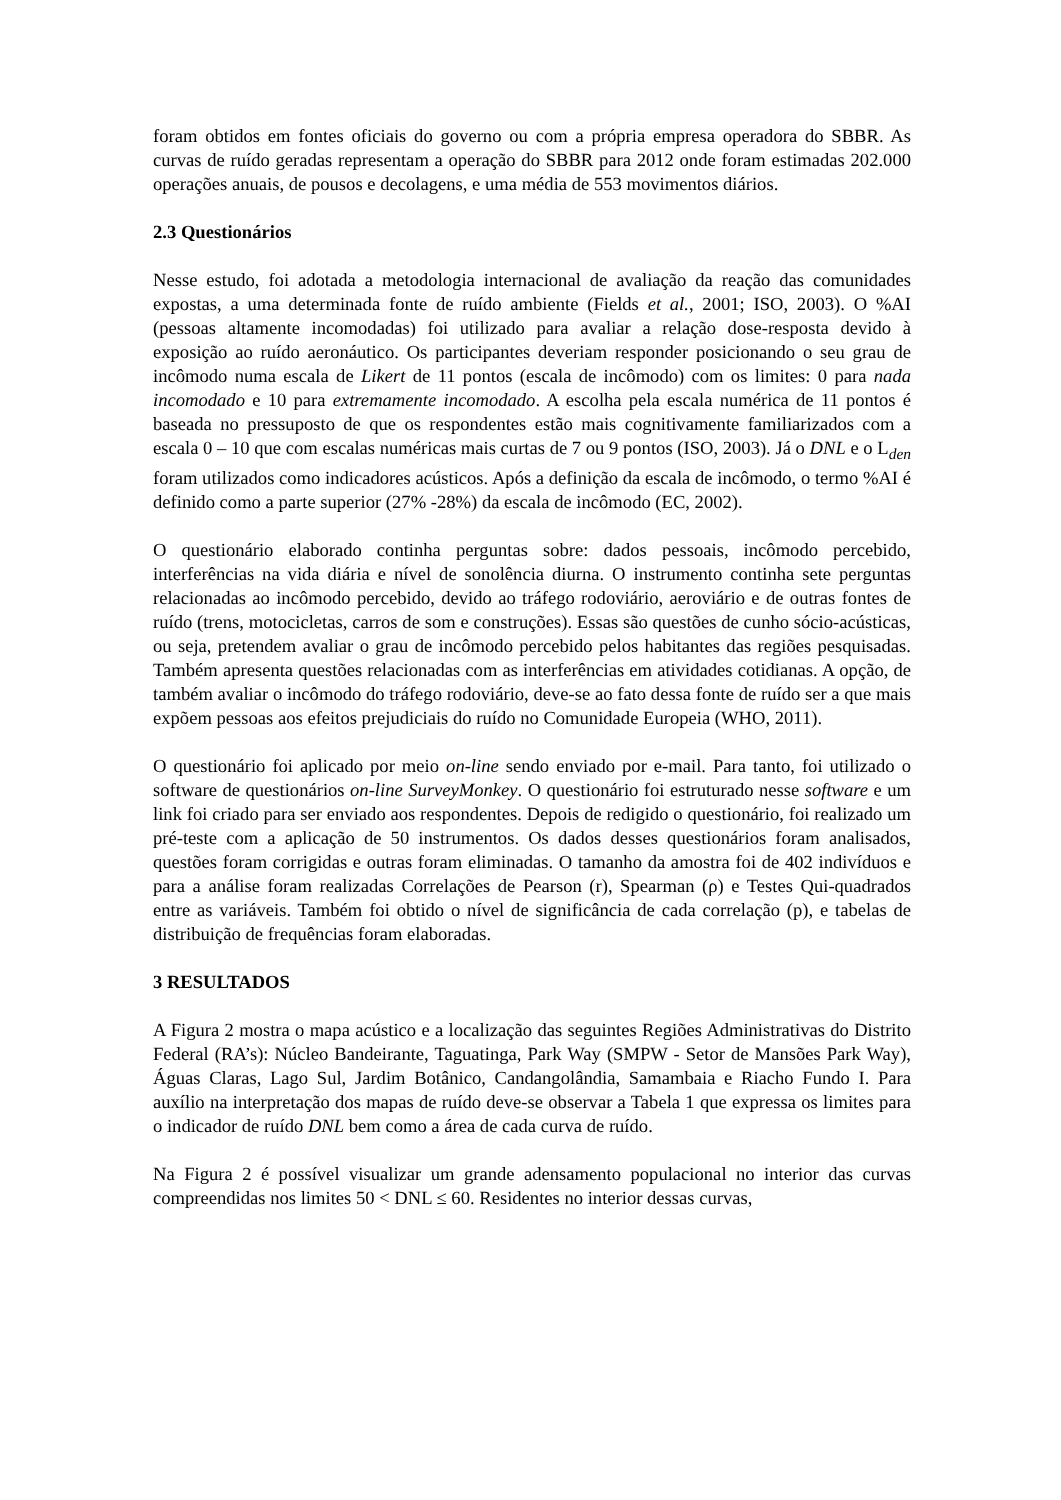foram obtidos em fontes oficiais do governo ou com a própria empresa operadora do SBBR. As curvas de ruído geradas representam a operação do SBBR para 2012 onde foram estimadas 202.000 operações anuais, de pousos e decolagens, e uma média de 553 movimentos diários.
2.3 Questionários
Nesse estudo, foi adotada a metodologia internacional de avaliação da reação das comunidades expostas, a uma determinada fonte de ruído ambiente (Fields et al., 2001; ISO, 2003). O %AI (pessoas altamente incomodadas) foi utilizado para avaliar a relação dose-resposta devido à exposição ao ruído aeronáutico. Os participantes deveriam responder posicionando o seu grau de incômodo numa escala de Likert de 11 pontos (escala de incômodo) com os limites: 0 para nada incomodado e 10 para extremamente incomodado. A escolha pela escala numérica de 11 pontos é baseada no pressuposto de que os respondentes estão mais cognitivamente familiarizados com a escala 0 – 10 que com escalas numéricas mais curtas de 7 ou 9 pontos (ISO, 2003). Já o DNL e o L<sub>den</sub> foram utilizados como indicadores acústicos. Após a definição da escala de incômodo, o termo %AI é definido como a parte superior (27% -28%) da escala de incômodo (EC, 2002).
O questionário elaborado continha perguntas sobre: dados pessoais, incômodo percebido, interferências na vida diária e nível de sonolência diurna. O instrumento continha sete perguntas relacionadas ao incômodo percebido, devido ao tráfego rodoviário, aeroviário e de outras fontes de ruído (trens, motocicletas, carros de som e construções). Essas são questões de cunho sócio-acústicas, ou seja, pretendem avaliar o grau de incômodo percebido pelos habitantes das regiões pesquisadas. Também apresenta questões relacionadas com as interferências em atividades cotidianas. A opção, de também avaliar o incômodo do tráfego rodoviário, deve-se ao fato dessa fonte de ruído ser a que mais expõem pessoas aos efeitos prejudiciais do ruído no Comunidade Europeia (WHO, 2011).
O questionário foi aplicado por meio on-line sendo enviado por e-mail. Para tanto, foi utilizado o software de questionários on-line SurveyMonkey. O questionário foi estruturado nesse software e um link foi criado para ser enviado aos respondentes. Depois de redigido o questionário, foi realizado um pré-teste com a aplicação de 50 instrumentos. Os dados desses questionários foram analisados, questões foram corrigidas e outras foram eliminadas. O tamanho da amostra foi de 402 indivíduos e para a análise foram realizadas Correlações de Pearson (r), Spearman (ρ) e Testes Qui-quadrados entre as variáveis. Também foi obtido o nível de significância de cada correlação (p), e tabelas de distribuição de frequências foram elaboradas.
3 RESULTADOS
A Figura 2 mostra o mapa acústico e a localização das seguintes Regiões Administrativas do Distrito Federal (RA’s): Núcleo Bandeirante, Taguatinga, Park Way (SMPW - Setor de Mansões Park Way), Águas Claras, Lago Sul, Jardim Botânico, Candangolândia, Samambaia e Riacho Fundo I. Para auxílio na interpretação dos mapas de ruído deve-se observar a Tabela 1 que expressa os limites para o indicador de ruído DNL bem como a área de cada curva de ruído.
Na Figura 2 é possível visualizar um grande adensamento populacional no interior das curvas compreendidas nos limites 50 < DNL ≤ 60. Residentes no interior dessas curvas,